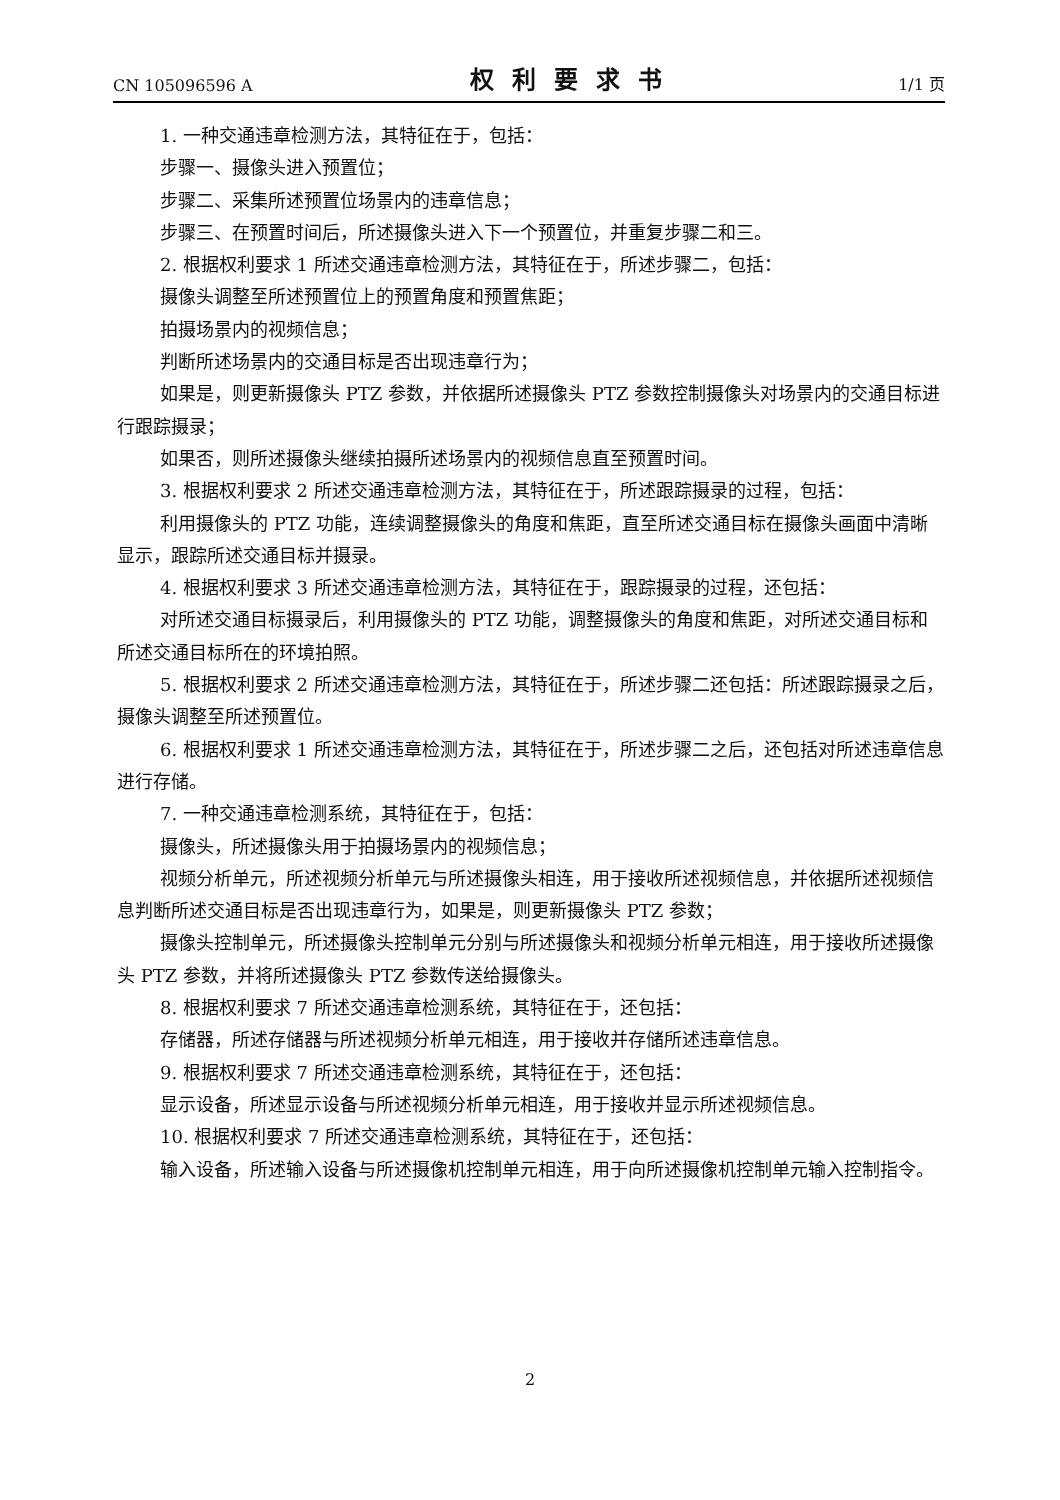CN 105096596 A 权利要求书 1/1 页
1. 一种交通违章检测方法，其特征在于，包括：
步骤一、摄像头进入预置位；
步骤二、采集所述预置位场景内的违章信息；
步骤三、在预置时间后，所述摄像头进入下一个预置位，并重复步骤二和三。
2. 根据权利要求 1 所述交通违章检测方法，其特征在于，所述步骤二，包括：
摄像头调整至所述预置位上的预置角度和预置焦距；
拍摄场景内的视频信息；
判断所述场景内的交通目标是否出现违章行为；
如果是，则更新摄像头 PTZ 参数，并依据所述摄像头 PTZ 参数控制摄像头对场景内的交通目标进行跟踪摄录；
如果否，则所述摄像头继续拍摄所述场景内的视频信息直至预置时间。
3. 根据权利要求 2 所述交通违章检测方法，其特征在于，所述跟踪摄录的过程，包括：
利用摄像头的 PTZ 功能，连续调整摄像头的角度和焦距，直至所述交通目标在摄像头画面中清晰显示，跟踪所述交通目标并摄录。
4. 根据权利要求 3 所述交通违章检测方法，其特征在于，跟踪摄录的过程，还包括：
对所述交通目标摄录后，利用摄像头的 PTZ 功能，调整摄像头的角度和焦距，对所述交通目标和所述交通目标所在的环境拍照。
5. 根据权利要求 2 所述交通违章检测方法，其特征在于，所述步骤二还包括：所述跟踪摄录之后，摄像头调整至所述预置位。
6. 根据权利要求 1 所述交通违章检测方法，其特征在于，所述步骤二之后，还包括对所述违章信息进行存储。
7. 一种交通违章检测系统，其特征在于，包括：
摄像头，所述摄像头用于拍摄场景内的视频信息；
视频分析单元，所述视频分析单元与所述摄像头相连，用于接收所述视频信息，并依据所述视频信息判断所述交通目标是否出现违章行为，如果是，则更新摄像头 PTZ 参数；
摄像头控制单元，所述摄像头控制单元分别与所述摄像头和视频分析单元相连，用于接收所述摄像头 PTZ 参数，并将所述摄像头 PTZ 参数传送给摄像头。
8. 根据权利要求 7 所述交通违章检测系统，其特征在于，还包括：
存储器，所述存储器与所述视频分析单元相连，用于接收并存储所述违章信息。
9. 根据权利要求 7 所述交通违章检测系统，其特征在于，还包括：
显示设备，所述显示设备与所述视频分析单元相连，用于接收并显示所述视频信息。
10. 根据权利要求 7 所述交通违章检测系统，其特征在于，还包括：
输入设备，所述输入设备与所述摄像机控制单元相连，用于向所述摄像机控制单元输入控制指令。
2